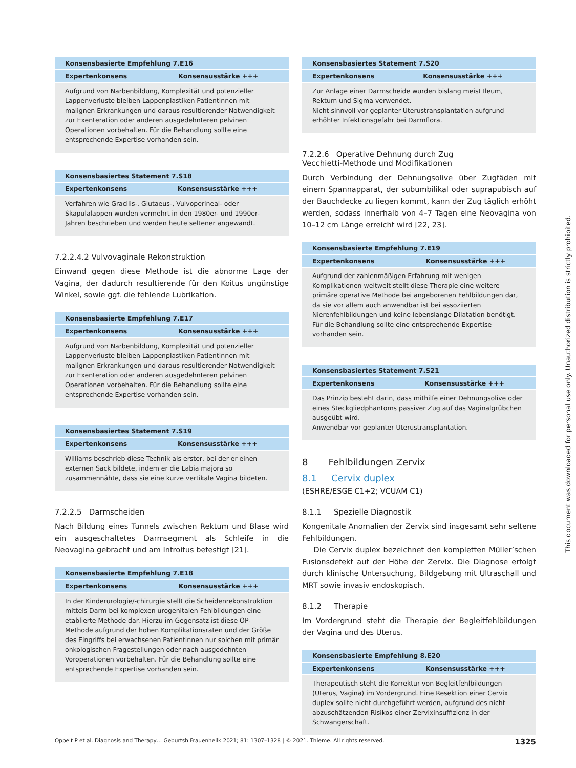| Konsensbasierte Empfehlung 7.E16 | |
| --- | --- |
| Expertenkonsens | Konsensusstärke +++ |
| Aufgrund von Narbenbildung, Komplexität und potenzieller Lappenverluste bleiben Lappenplastiken Patientinnen mit malignen Erkrankungen und daraus resultierender Notwendigkeit zur Exenteration oder anderen ausgedehnteren pelvinen Operationen vorbehalten. Für die Behandlung sollte eine entsprechende Expertise vorhanden sein. | |
| Konsensbasiertes Statement 7.S18 | |
| --- | --- |
| Expertenkonsens | Konsensusstärke +++ |
| Verfahren wie Gracilis-, Glutaeus-, Vulvoperineal- oder Skapulalappen wurden vermehrt in den 1980er- und 1990er-Jahren beschrieben und werden heute seltener angewandt. | |
7.2.2.4.2 Vulvovaginale Rekonstruktion
Einwand gegen diese Methode ist die abnorme Lage der Vagina, der dadurch resultierende für den Koitus ungünstige Winkel, sowie ggf. die fehlende Lubrikation.
| Konsensbasierte Empfehlung 7.E17 | |
| --- | --- |
| Expertenkonsens | Konsensusstärke +++ |
| Aufgrund von Narbenbildung, Komplexität und potenzieller Lappenverluste bleiben Lappenplastiken Patientinnen mit malignen Erkrankungen und daraus resultierender Notwendigkeit zur Exenteration oder anderen ausgedehnteren pelvinen Operationen vorbehalten. Für die Behandlung sollte eine entsprechende Expertise vorhanden sein. | |
| Konsensbasiertes Statement 7.S19 | |
| --- | --- |
| Expertenkonsens | Konsensusstärke +++ |
| Williams beschrieb diese Technik als erster, bei der er einen externen Sack bildete, indem er die Labia majora so zusammennähte, dass sie eine kurze vertikale Vagina bildeten. | |
7.2.2.5 Darmscheiden
Nach Bildung eines Tunnels zwischen Rektum und Blase wird ein ausgeschaltetes Darmsegment als Schleife in die Neovagina gebracht und am Introitus befestigt [21].
| Konsensbasierte Empfehlung 7.E18 | |
| --- | --- |
| Expertenkonsens | Konsensusstärke +++ |
| In der Kinderurologie/-chirurgie stellt die Scheidenrekonstruktion mittels Darm bei komplexen urogenitalen Fehlbildungen eine etablierte Methode dar. Hierzu im Gegensatz ist diese OP-Methode aufgrund der hohen Komplikationsraten und der Größe des Eingriffs bei erwachsenen Patientinnen nur solchen mit primär onkologischen Fragestellungen oder nach ausgedehnten Voroperationen vorbehalten. Für die Behandlung sollte eine entsprechende Expertise vorhanden sein. | |
| Konsensbasiertes Statement 7.S20 | |
| --- | --- |
| Expertenkonsens | Konsensusstärke +++ |
| Zur Anlage einer Darmscheide wurden bislang meist Ileum, Rektum und Sigma verwendet. Nicht sinnvoll vor geplanter Uterustransplantation aufgrund erhöhter Infektionsgefahr bei Darmflora. | |
7.2.2.6 Operative Dehnung durch Zug
Vecchietti-Methode und Modifikationen
Durch Verbindung der Dehnungsolive über Zugfäden mit einem Spannapparat, der subumbilikal oder suprapubisch auf der Bauchdecke zu liegen kommt, kann der Zug täglich erhöht werden, sodass innerhalb von 4–7 Tagen eine Neovagina von 10–12 cm Länge erreicht wird [22, 23].
| Konsensbasierte Empfehlung 7.E19 | |
| --- | --- |
| Expertenkonsens | Konsensusstärke +++ |
| Aufgrund der zahlenmäßigen Erfahrung mit wenigen Komplikationen weltweit stellt diese Therapie eine weitere primäre operative Methode bei angeborenen Fehlbildungen dar, da sie vor allem auch anwendbar ist bei assoziierten Nierenfehlbildungen und keine lebenslange Dilatation benötigt. Für die Behandlung sollte eine entsprechende Expertise vorhanden sein. | |
| Konsensbasiertes Statement 7.S21 | |
| --- | --- |
| Expertenkonsens | Konsensusstärke +++ |
| Das Prinzip besteht darin, dass mithilfe einer Dehnungsolive oder eines Steckgliedphantoms passiver Zug auf das Vaginalgrübchen ausgeübt wird. Anwendbar vor geplanter Uterustransplantation. | |
8 Fehlbildungen Zervix
8.1 Cervix duplex
(ESHRE/ESGE C1+2; VCUAM C1)
8.1.1 Spezielle Diagnostik
Kongenitale Anomalien der Zervix sind insgesamt sehr seltene Fehlbildungen.
Die Cervix duplex bezeichnet den kompletten Müller’schen Fusionsdefekt auf der Höhe der Zervix. Die Diagnose erfolgt durch klinische Untersuchung, Bildgebung mit Ultraschall und MRT sowie invasiv endoskopisch.
8.1.2 Therapie
Im Vordergrund steht die Therapie der Begleitfehlbildungen der Vagina und des Uterus.
| Konsensbasierte Empfehlung 8.E20 | |
| --- | --- |
| Expertenkonsens | Konsensusstärke +++ |
| Therapeutisch steht die Korrektur von Begleitfehlbildungen (Uterus, Vagina) im Vordergrund. Eine Resektion einer Cervix duplex sollte nicht durchgeführt werden, aufgrund des nicht abzuschätzenden Risikos einer Zervixinsuffizienz in der Schwangerschaft. | |
This document was downloaded for personal use only. Unauthorized distribution is strictly prohibited.
Oppelt P et al. Diagnosis and Therapy… Geburtsh Frauenheilk 2021; 81: 1307–1328 | © 2021. Thieme. All rights reserved. 1325